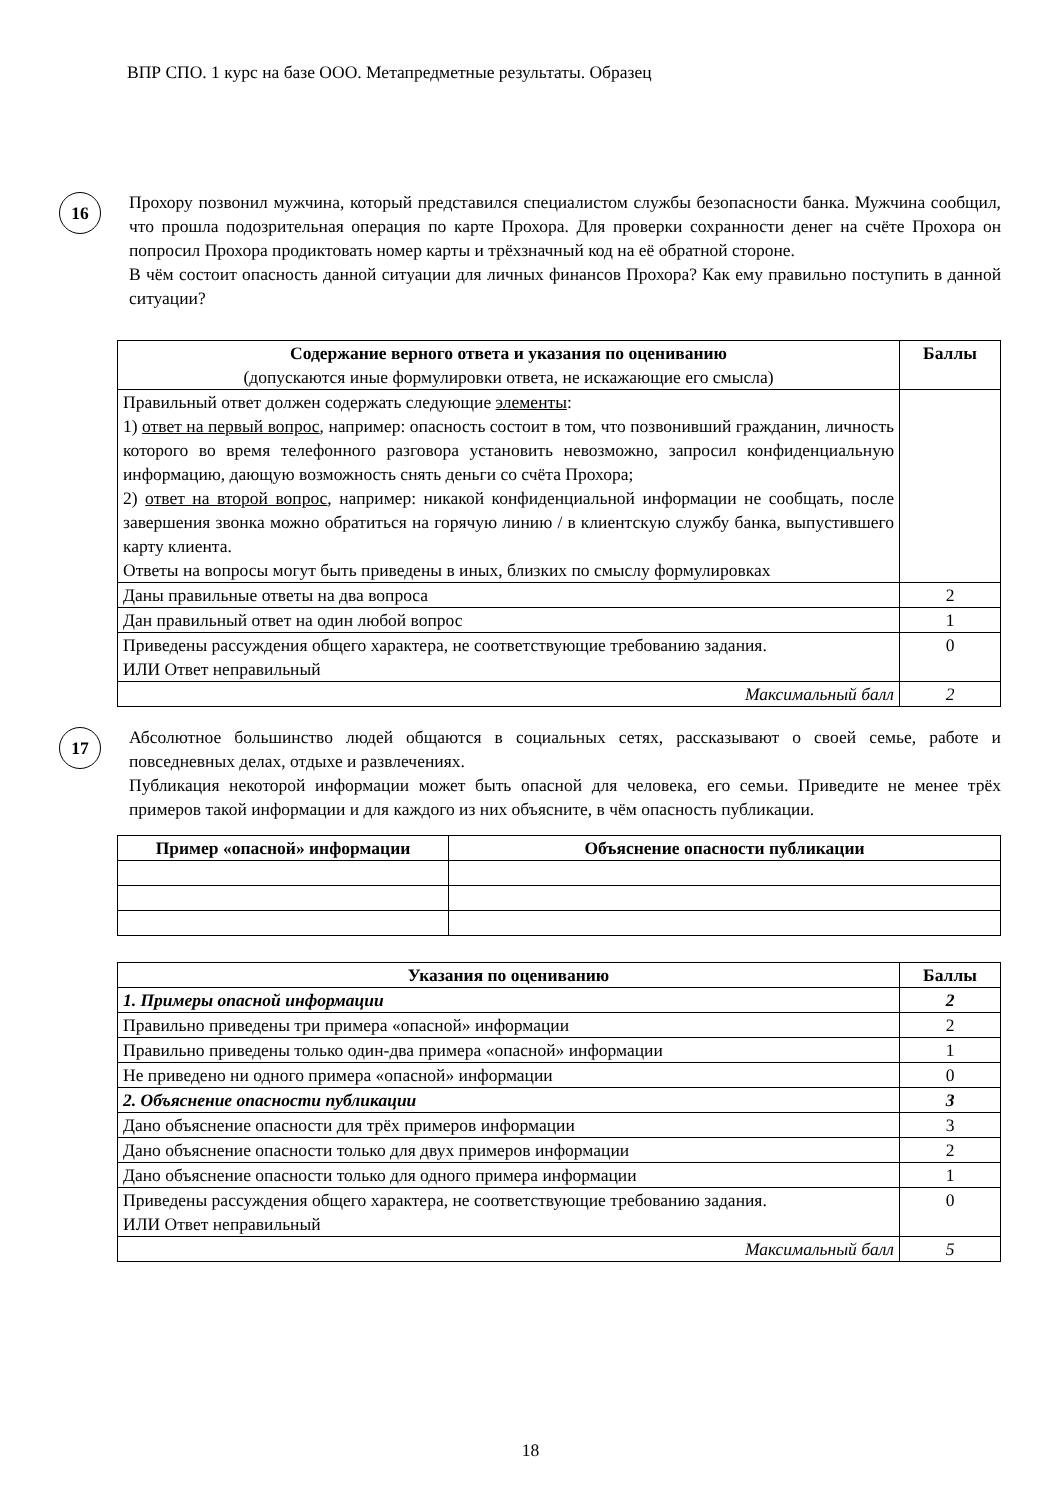ВПР СПО. 1 курс на базе ООО. Метапредметные результаты. Образец
16
Прохору позвонил мужчина, который представился специалистом службы безопасности банка. Мужчина сообщил, что прошла подозрительная операция по карте Прохора. Для проверки сохранности денег на счёте Прохора он попросил Прохора продиктовать номер карты и трёхзначный код на её обратной стороне.
В чём состоит опасность данной ситуации для личных финансов Прохора? Как ему правильно поступить в данной ситуации?
| Содержание верного ответа и указания по оцениванию (допускаются иные формулировки ответа, не искажающие его смысла) | Баллы |
| --- | --- |
| Правильный ответ должен содержать следующие элементы : 1) ответ на первый вопрос , например: опасность состоит в том, что позвонивший гражданин, личность которого во время телефонного разговора установить невозможно, запросил конфиденциальную информацию, дающую возможность снять деньги со счёта Прохора; 2) ответ на второй вопрос , например: никакой конфиденциальной информации не сообщать, после завершения звонка можно обратиться на горячую линию / в клиентскую службу банка, выпустившего карту клиента. Ответы на вопросы могут быть приведены в иных, близких по смыслу формулировках | |
| Даны правильные ответы на два вопроса | 2 |
| Дан правильный ответ на один любой вопрос | 1 |
| Приведены рассуждения общего характера, не соответствующие требованию задания. ИЛИ Ответ неправильный | 0 |
| Максимальный балл | 2 |
17
Абсолютное большинство людей общаются в социальных сетях, рассказывают о своей семье, работе и повседневных делах, отдыхе и развлечениях.
Публикация некоторой информации может быть опасной для человека, его семьи. Приведите не менее трёх примеров такой информации и для каждого из них объясните, в чём опасность публикации.
| Пример «опасной» информации | Объяснение опасности публикации |
| --- | --- |
| Указания по оцениванию | Баллы |
| --- | --- |
| 1. Примеры опасной информации | 2 |
| Правильно приведены три примера «опасной» информации | 2 |
| Правильно приведены только один-два примера «опасной» информации | 1 |
| Не приведено ни одного примера «опасной» информации | 0 |
| 2. Объяснение опасности публикации | 3 |
| Дано объяснение опасности для трёх примеров информации | 3 |
| Дано объяснение опасности только для двух примеров информации | 2 |
| Дано объяснение опасности только для одного примера информации | 1 |
| Приведены рассуждения общего характера, не соответствующие требованию задания. ИЛИ Ответ неправильный | 0 |
| Максимальный балл | 5 |
18